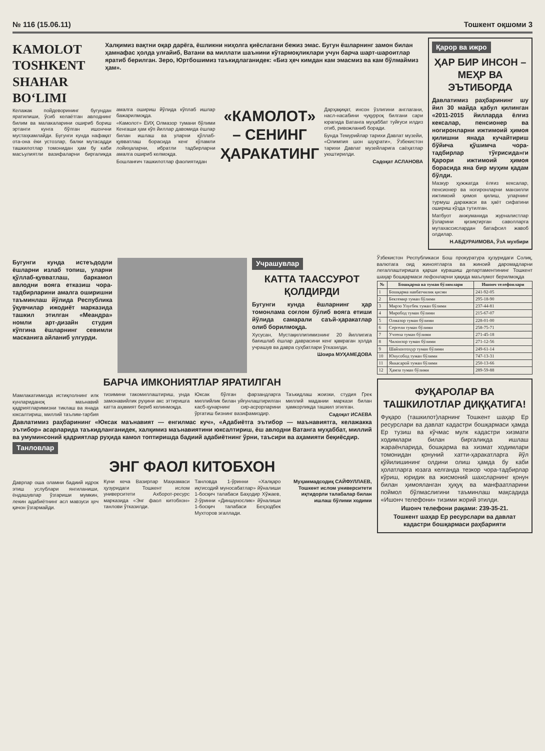№ 116 (15.06.11) Тошкент оқшоми 3
KAMOLOT TOSHKENT SHAHAR BO‘LIMI
Халқимиз вақтни оқар дарёга, ёшликни ниҳолга қиёслагани бежиз эмас. Бугун ёшларнинг замон билан ҳамнафас ҳолда улғайиб, Ватани ва миллати шаънини кўтармоқликлари учун барча шарт-шароитлар яратиб берилган. Зеро, Юртбошимиз таъкидлаганидек: «Биз ҳеч кимдан кам эмасмиз ва кам бўлмаймиз ҳам».
Келажак пойдеворининг бугундан яратилиши, ўсиб келаётган авлоднинг билим ва малакаларини ошириб бориш эртанги кунга бўлган ишончни мустаҳкамлайди. Бугунги кунда нафақат ота-она ёки устозлар, балки мутасадди ташкилотлар томонидан ҳам бу каби масъулиятли вазифаларни биргаликда амалга ошириш йўлида кўплаб ишлар бажарилмоқда.
«Камолот» ЁИҲ Олмазор тумани бўлими Кенгаши ҳам кўп йиллар давомида ёшлар билан ишлаш ва уларни қўллаб-қувватлаш борасида кенг кўламли лойиҳаларни, ибратли тадбирларни амалга ошириб келмоқда.
Бошланғич ташкилотлар фаолиятидан
«КАМОЛОТ» – СЕНИНГ ҲАРАКАТИНГ
Дарҳақиқат, инсон ўзлигини англагани, насл-насабини чуқурроқ билгани сари юрагида Ватанга муҳаббат туйғуси илдиз отиб, ривожланиб боради.
Бунда Темурийлар тарихи Давлат музейи, «Олимпия шон шуҳрати», Ўзбекистон тарихи Давлат музейларига саёҳатлар уюштирилди.
Садоқат АСЛАНОВА
Қарор ва ижро
ҲАР БИР ИНСОН – МЕҲР ВА ЭЪТИБОРДА
Давлатимиз раҳбарининг шу йил 30 майда қабул қилинган «2011-2015 йилларда ёлғиз кексалар, пенсионер ва ногиронларни ижтимоий ҳимоя қилишни янада кучайтириш бўйича қўшимча чора-тадбирлар тўғрисида»ги Қарори ижтимоий ҳимоя борасида яна бир муҳим қадам бўлди.
Мазкур ҳужжатда ёлғиз кексалар, пенсионер ва ногиронларни манзилли ижтимоий ҳимоя қилиш, уларнинг турмуш даражаси ва ҳаёт сифатини ошириш кўзда тутилган.
Матбуот анжуманида журналистлар ўзларини қизиқтирган саволларга мутахассислардан батафсил жавоб олдилар.
Н.АБДУРАИМОВА, ЎзА мухбири
Бугунги кунда истеъдодли ёшларни излаб топиш, уларни қўллаб-қувватлаш, баркамол авлодни вояга етказиш чора-тадбирларини амалга оширишни таъминлаш йўлида Республика ўқувчилар ижодиёт марказида ташкил этилган «Меандра» номли арт-дизайн студия кўпгина ёшларнинг севимли масканига айланиб улгурди.
Учрашувлар
КАТТА ТААССУРОТ ҚОЛДИРДИ
Бугунги кунда ёшларнинг ҳар томонлама соғлом бўлиб вояга етиши йўлида самарали саъй-ҳаракатлар олиб борилмоқда.
Хусусан, Мустақиллигимизнинг 20 йиллигига бағишлаб ёшлар даврасини кенг қамраган ҳолда учрашув ва давра суҳбатлари ўтказилди.
Шоира МУҲАМЕДОВА
БАРЧА ИМКОНИЯТЛАР ЯРАТИЛГАН
Мамлакатимизда истиқлолнинг илк кунлариданоқ маънавий қадриятларимизни тиклаш ва янада юксалтириш, миллий таълим-тарбия тизимини такомиллаштириш, унда замонавийлик руҳини акс эттиришга катта аҳамият бериб келинмоқда.
Юксак бўлган фарзандларга миллийлик билан уйғунлаштирилган касб-ҳунарнинг сир-асрорларини ўргатиш бизнинг вазифамиздир.
Таъкидлаш жоизки, студия Грек миллий мадании маркази билан ҳамкорликда ташкил этилган.
Садоқат ИСАЕВА
Давлатимиз раҳбарининг «Юксак маънавият — енгилмас куч», «Адабиётга эътибор — маънавиятга, келажакка эътибор» асарларида таъкидланганидек, халқимиз маънавиятини юксалтириш, ёш авлодни Ватанга муҳаббат, миллий ва умуминсоний қадриятлар руҳида камол топтиришда бадиий адабиётнинг ўрни, таъсири ва аҳамияти беқиёсдир.
Танловлар
ЭНГ ФАОЛ КИТОБХОН
Даврлар оша оламни бадиий идрок этиш услублари янгиланиши, ёндашувлар ўзгариши мумкин, лекин адабиётнинг асл мавзуси ҳеч қачон ўзгармайди.
Куни кеча Вазирлар Маҳкамаси ҳузуридаги Тошкент ислом университети Ахборот-ресурс марказида «Энг фаол китобхон» танлови ўтказилди.
Танловда 1-ўринни «Халқаро иқтисодий муносабатлар» йўналиши 1-босқич талабаси Баҳодир Хўжаев, 2-ўринни «Диншунослик» йўналиши 1-босқич талабаси Беҳзодбек Мухторов эгаллади.
Муҳаммадсодиқ САЙФУЛЛАЕВ, Тошкент ислом университети иқтидорли талабалар билан ишлаш бўлими ходими
Ўзбекистон Республикаси Бош прокуратура ҳузуридаги Солиқ, валютага оид жиноятларга ва жиноий даромадларни легаллаштиришга қарши курашиш департаментининг Тошкент шаҳар бошқармаси лефонларни ҳақида маълумот берилмоқда
| № | Бошқарма ва туман бўлимлари | Ишонч телефонлари |
| --- | --- | --- |
| 1 | Бошқарма навбатчилик қисми | 241-92-05 |
| 2 | Бектемир туман бўлими | 295-18-90 |
| 3 | Мирзо Улуғбек туман бўлими | 237-44-81 |
| 4 | Миробод туман бўлими | 215-67-07 |
| 5 | Олмазор туман бўлими | 228-01-00 |
| 6 | Сергели туман бўлими | 258-75-71 |
| 7 | Учтепа туман бўлими | 271-45-18 |
| 8 | Чилонзор туман бўлими | 271-12-56 |
| 9 | Шайхонтоҳур туман бўлими | 249-61-14 |
| 10 | Юнусобод туман бўлими | 747-13-31 |
| 11 | Яккасарой туман бўлими | 250-13-66 |
| 12 | Ҳамза туман бўлими | 289-59-88 |
ФУҚАРОЛАР ВА ТАШКИЛОТЛАР ДИҚҚАТИГА!
Фуқаро (ташкилот)ларнинг Тошкент шаҳар Ер ресурслари ва давлат кадастри бошқармаси ҳамда Ер тузиш ва кўчмас мулк кадастри хизмати ходимлари билан биргаликда ишлаш жараёнларида, бошқарма ва хизмат ходимлари томонидан қонуний хатти-ҳаракатларга йўл қўйилишининг олдини олиш ҳамда бу каби ҳолатларга юзага келганда тезкор чора-тадбирлар кўриш, юридик ва жисмоний шахсларнинг қонун билан ҳимояланган ҳуқуқ ва манфаатларини поймол бўлмаслигини таъминлаш мақсадида «Ишонч телефони» тизими жорий этилди.
Ишонч телефони рақами: 239-35-21.
Тошкент шаҳар Ер ресурслари ва давлат кадастри бошқармаси раҳбарияти